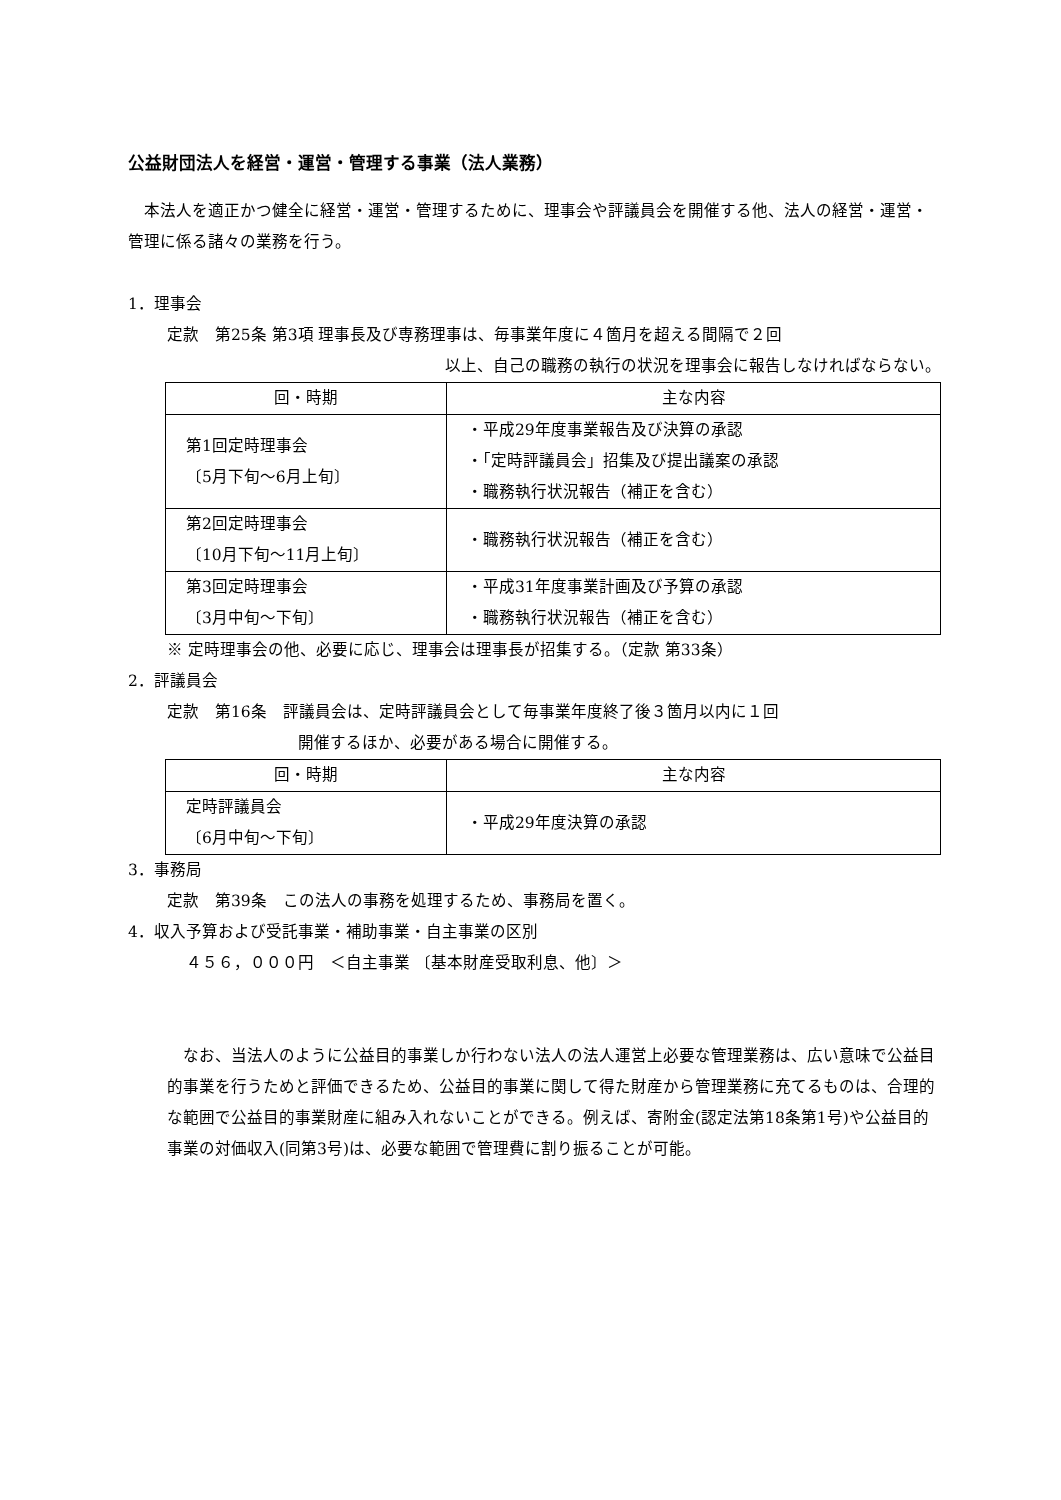公益財団法人を経営・運営・管理する事業（法人業務）
　本法人を適正かつ健全に経営・運営・管理するために、理事会や評議員会を開催する他、法人の経営・運営・管理に係る諸々の業務を行う。
1．理事会
定款　第25条 第3項 理事長及び専務理事は、毎事業年度に４箇月を超える間隔で２回
以上、自己の職務の執行の状況を理事会に報告しなければならない。
| 回・時期 | 主な内容 |
| --- | --- |
| 第1回定時理事会 〔5月下旬～6月上旬〕 | ・平成29年度事業報告及び決算の承認 ・「定時評議員会」招集及び提出議案の承認 ・職務執行状況報告（補正を含む） |
| 第2回定時理事会 〔10月下旬～11月上旬〕 | ・職務執行状況報告（補正を含む） |
| 第3回定時理事会 〔3月中旬～下旬〕 | ・平成31年度事業計画及び予算の承認 ・職務執行状況報告（補正を含む） |
※ 定時理事会の他、必要に応じ、理事会は理事長が招集する。（定款 第33条）
2．評議員会
定款　第16条　評議員会は、定時評議員会として毎事業年度終了後３箇月以内に１回
開催するほか、必要がある場合に開催する。
| 回・時期 | 主な内容 |
| --- | --- |
| 定時評議員会 〔6月中旬～下旬〕 | ・平成29年度決算の承認 |
3．事務局
定款　第39条　この法人の事務を処理するため、事務局を置く。
4．収入予算および受託事業・補助事業・自主事業の区別
４５６，０００円　＜自主事業 〔基本財産受取利息、他〕＞
　なお、当法人のように公益目的事業しか行わない法人の法人運営上必要な管理業務は、広い意味で公益目的事業を行うためと評価できるため、公益目的事業に関して得た財産から管理業務に充てるものは、合理的な範囲で公益目的事業財産に組み入れないことができる。例えば、寄附金(認定法第18条第1号)や公益目的事業の対価収入(同第3号)は、必要な範囲で管理費に割り振ることが可能。